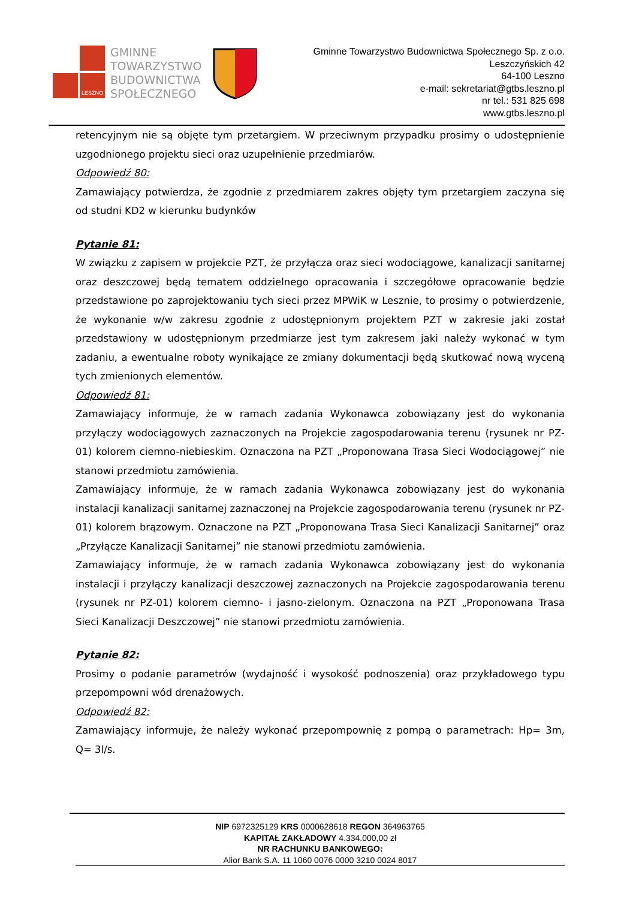LESZNO
GMINNE
TOWARZYSTWO
BUDOWNICTWA
SPOŁECZNEGO
Gminne Towarzystwo Budownictwa Społecznego Sp. z o.o.
Leszczyńskich 42
64-100 Leszno
e-mail: sekretariat@gtbs.leszno.pl
nr tel.: 531 825 698
www.gtbs.leszno.pl
retencyjnym nie są objęte tym przetargiem. W przeciwnym przypadku prosimy o udostępnienie uzgodnionego projektu sieci oraz uzupełnienie przedmiarów.
Odpowiedź 80:
Zamawiający potwierdza, że zgodnie z przedmiarem zakres objęty tym przetargiem zaczyna się od studni KD2 w kierunku budynków
Pytanie 81:
W związku z zapisem w projekcie PZT, że przyłącza oraz sieci wodociągowe, kanalizacji sanitarnej oraz deszczowej będą tematem oddzielnego opracowania i szczegółowe opracowanie będzie przedstawione po zaprojektowaniu tych sieci przez MPWiK w Lesznie, to prosimy o potwierdzenie, że wykonanie w/w zakresu zgodnie z udostępnionym projektem PZT w zakresie jaki został przedstawiony w udostępnionym przedmiarze jest tym zakresem jaki należy wykonać w tym zadaniu, a ewentualne roboty wynikające ze zmiany dokumentacji będą skutkować nową wyceną tych zmienionych elementów.
Odpowiedź 81:
Zamawiający informuje, że w ramach zadania Wykonawca zobowiązany jest do wykonania przyłączy wodociągowych zaznaczonych na Projekcie zagospodarowania terenu (rysunek nr PZ-01) kolorem ciemno-niebieskim. Oznaczona na PZT „Proponowana Trasa Sieci Wodociągowej” nie stanowi przedmiotu zamówienia.
Zamawiający informuje, że w ramach zadania Wykonawca zobowiązany jest do wykonania instalacji kanalizacji sanitarnej zaznaczonej na Projekcie zagospodarowania terenu (rysunek nr PZ-01) kolorem brązowym. Oznaczone na PZT „Proponowana Trasa Sieci Kanalizacji Sanitarnej” oraz „Przyłącze Kanalizacji Sanitarnej” nie stanowi przedmiotu zamówienia.
Zamawiający informuje, że w ramach zadania Wykonawca zobowiązany jest do wykonania instalacji i przyłączy kanalizacji deszczowej zaznaczonych na Projekcie zagospodarowania terenu (rysunek nr PZ-01) kolorem ciemno- i jasno-zielonym. Oznaczona na PZT „Proponowana Trasa Sieci Kanalizacji Deszczowej” nie stanowi przedmiotu zamówienia.
Pytanie 82:
Prosimy o podanie parametrów (wydajność i wysokość podnoszenia) oraz przykładowego typu przepompowni wód drenażowych.
Odpowiedź 82:
Zamawiający informuje, że należy wykonać przepompownię z pompą o parametrach: Hp= 3m, Q= 3l/s.
NIP 6972325129 KRS 0000628618 REGON 364963765
KAPITAŁ ZAKŁADOWY 4.334.000,00 zł
NR RACHUNKU BANKOWEGO:
Alior Bank S.A. 11 1060 0076 0000 3210 0024 8017